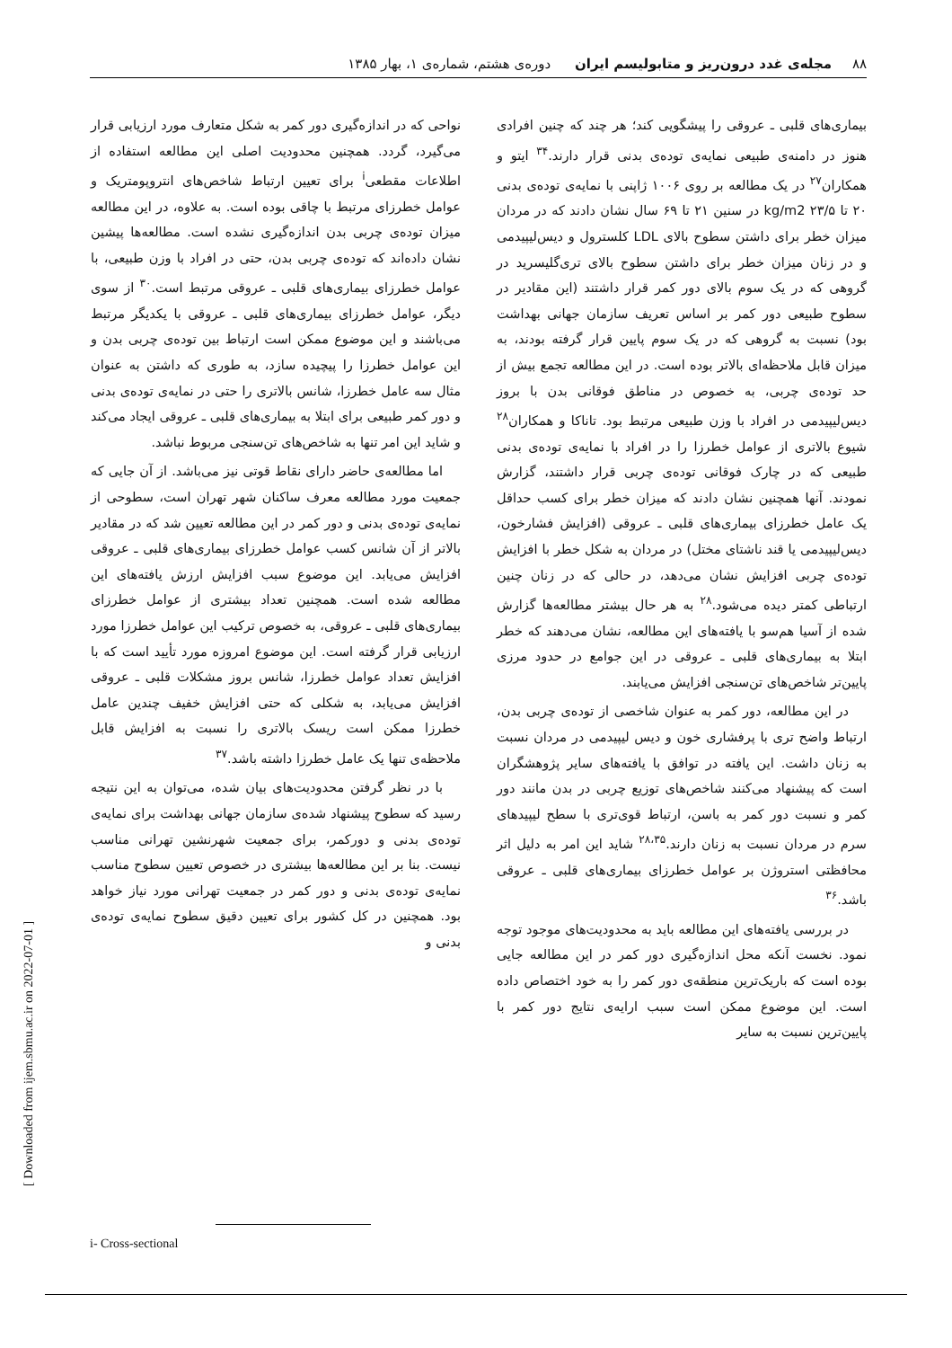۸۸ مجله‌ی غدد درون‌ریز و متابولیسم ایران دوره‌ی هشتم، شماره‌ی ۱، بهار ۱۳۸۵
بیماری‌های قلبی ـ عروقی را پیشگویی کند؛ هر چند که چنین افرادی هنوز در دامنه‌ی طبیعی نمایه‌ی توده‌ی بدنی قرار دارند.<sup>۳۴</sup> ایتو و همکاران<sup>۲۷</sup> در یک مطالعه بر روی ۱۰۰۶ ژاپنی با نمایه‌ی توده‌ی بدنی ۲۰ تا ۲۳/۵ kg/m2 در سنین ۲۱ تا ۶۹ سال نشان دادند که در مردان میزان خطر برای داشتن سطوح بالای LDL کلسترول و دیس‌لیپیدمی و در زنان میزان خطر برای داشتن سطوح بالای تری‌گلیسرید در گروهی که در یک سوم بالای دور کمر قرار داشتند (این مقادیر در سطوح طبیعی دور کمر بر اساس تعریف سازمان جهانی بهداشت بود) نسبت به گروهی که در یک سوم پایین قرار گرفته بودند، به میزان قابل ملاحظه‌ای بالاتر بوده است. در این مطالعه تجمع بیش از حد توده‌ی چربی، به خصوص در مناطق فوقانی بدن با بروز دیس‌لیپیدمی در افراد با وزن طبیعی مرتبط بود. تاناکا و همکاران<sup>۲۸</sup> شیوع بالاتری از عوامل خطرزا را در افراد با نمایه‌ی توده‌ی بدنی طبیعی که در چارک فوقانی توده‌ی چربی قرار داشتند، گزارش نمودند. آنها همچنین نشان دادند که میزان خطر برای کسب حداقل یک عامل خطرزای بیماری‌های قلبی ـ عروقی (افزایش فشارخون، دیس‌لیپیدمی یا قند ناشتای مختل) در مردان به شکل خطر با افزایش توده‌ی چربی افزایش نشان می‌دهد، در حالی که در زنان چنین ارتباطی کمتر دیده می‌شود.<sup>۲۸</sup> به هر حال بیشتر مطالعه‌ها گزارش شده از آسیا هم‌سو با یافته‌های این مطالعه، نشان می‌دهند که خطر ابتلا به بیماری‌های قلبی ـ عروقی در این جوامع در حدود مرزی پایین‌تر شاخص‌های تن‌سنجی افزایش می‌یابند.
در این مطالعه، دور کمر به عنوان شاخصی از توده‌ی چربی بدن، ارتباط واضح تری با پرفشاری خون و دیس لیپیدمی در مردان نسبت به زنان داشت. این یافته در توافق با یافته‌های سایر پژوهشگران است که پیشنهاد می‌کنند شاخص‌های توزیع چربی در بدن مانند دور کمر و نسبت دور کمر به باسن، ارتباط قوی‌تری با سطح لیپیدهای سرم در مردان نسبت به زنان دارند.<sup>۲۸،۳۵</sup> شاید این امر به دلیل اثر محافظتی استروژن بر عوامل خطرزای بیماری‌های قلبی ـ عروقی باشد.<sup>۳۶</sup>
در بررسی یافته‌های این مطالعه باید به محدودیت‌های موجود توجه نمود. نخست آنکه محل اندازه‌گیری دور کمر در این مطالعه جایی بوده است که باریک‌ترین منطقه‌ی دور کمر را به خود اختصاص داده است. این موضوع ممکن است سبب ارایه‌ی نتایج دور کمر با پایین‌ترین نسبت به سایر
نواحی که در اندازه‌گیری دور کمر به شکل متعارف مورد ارزیابی قرار می‌گیرد، گردد. همچنین محدودیت اصلی این مطالعه استفاده از اطلاعات مقطعی<sup>i</sup> برای تعیین ارتباط شاخص‌های انتروپومتریک و عوامل خطرزای مرتبط با چاقی بوده است. به علاوه، در این مطالعه میزان توده‌ی چربی بدن اندازه‌گیری نشده است. مطالعه‌ها پیشین نشان داده‌اند که توده‌ی چربی بدن، حتی در افراد با وزن طبیعی، با عوامل خطرزای بیماری‌های قلبی ـ عروقی مرتبط است.<sup>۳۰</sup> از سوی دیگر، عوامل خطرزای بیماری‌های قلبی ـ عروقی با یکدیگر مرتبط می‌باشند و این موضوع ممکن است ارتباط بین توده‌ی چربی بدن و این عوامل خطرزا را پیچیده سازد، به طوری که داشتن به عنوان مثال سه عامل خطرزا، شانس بالاتری را حتی در نمایه‌ی توده‌ی بدنی و دور کمر طبیعی برای ابتلا به بیماری‌های قلبی ـ عروقی ایجاد می‌کند و شاید این امر تنها به شاخص‌های تن‌سنجی مربوط نباشد.
اما مطالعه‌ی حاضر دارای نقاط قوتی نیز می‌باشد. از آن جایی که جمعیت مورد مطالعه معرف ساکنان شهر تهران است، سطوحی از نمایه‌ی توده‌ی بدنی و دور کمر در این مطالعه تعیین شد که در مقادیر بالاتر از آن شانس کسب عوامل خطرزای بیماری‌های قلبی ـ عروقی افزایش می‌یابد. این موضوع سبب افزایش ارزش یافته‌های این مطالعه شده است. همچنین تعداد بیشتری از عوامل خطرزای بیماری‌های قلبی ـ عروقی، به خصوص ترکیب این عوامل خطرزا مورد ارزیابی قرار گرفته است. این موضوع امروزه مورد تأیید است که با افزایش تعداد عوامل خطرزا، شانس بروز مشکلات قلبی ـ عروقی افزایش می‌یابد، به شکلی که حتی افزایش خفیف چندین عامل خطرزا ممکن است ریسک بالاتری را نسبت به افزایش قابل ملاحظه‌ی تنها یک عامل خطرزا داشته باشد.<sup>۳۷</sup>
با در نظر گرفتن محدودیت‌های بیان شده، می‌توان به این نتیجه رسید که سطوح پیشنهاد شده‌ی سازمان جهانی بهداشت برای نمایه‌ی توده‌ی بدنی و دورکمر، برای جمعیت شهرنشین تهرانی مناسب نیست. بنا بر این مطالعه‌ها بیشتری در خصوص تعیین سطوح مناسب نمایه‌ی توده‌ی بدنی و دور کمر در جمعیت تهرانی مورد نیاز خواهد بود. همچنین در کل کشور برای تعیین دقیق سطوح نمایه‌ی توده‌ی بدنی و
i- Cross-sectional
[ Downloaded from ijem.sbmu.ac.ir on 2022-07-01 ]